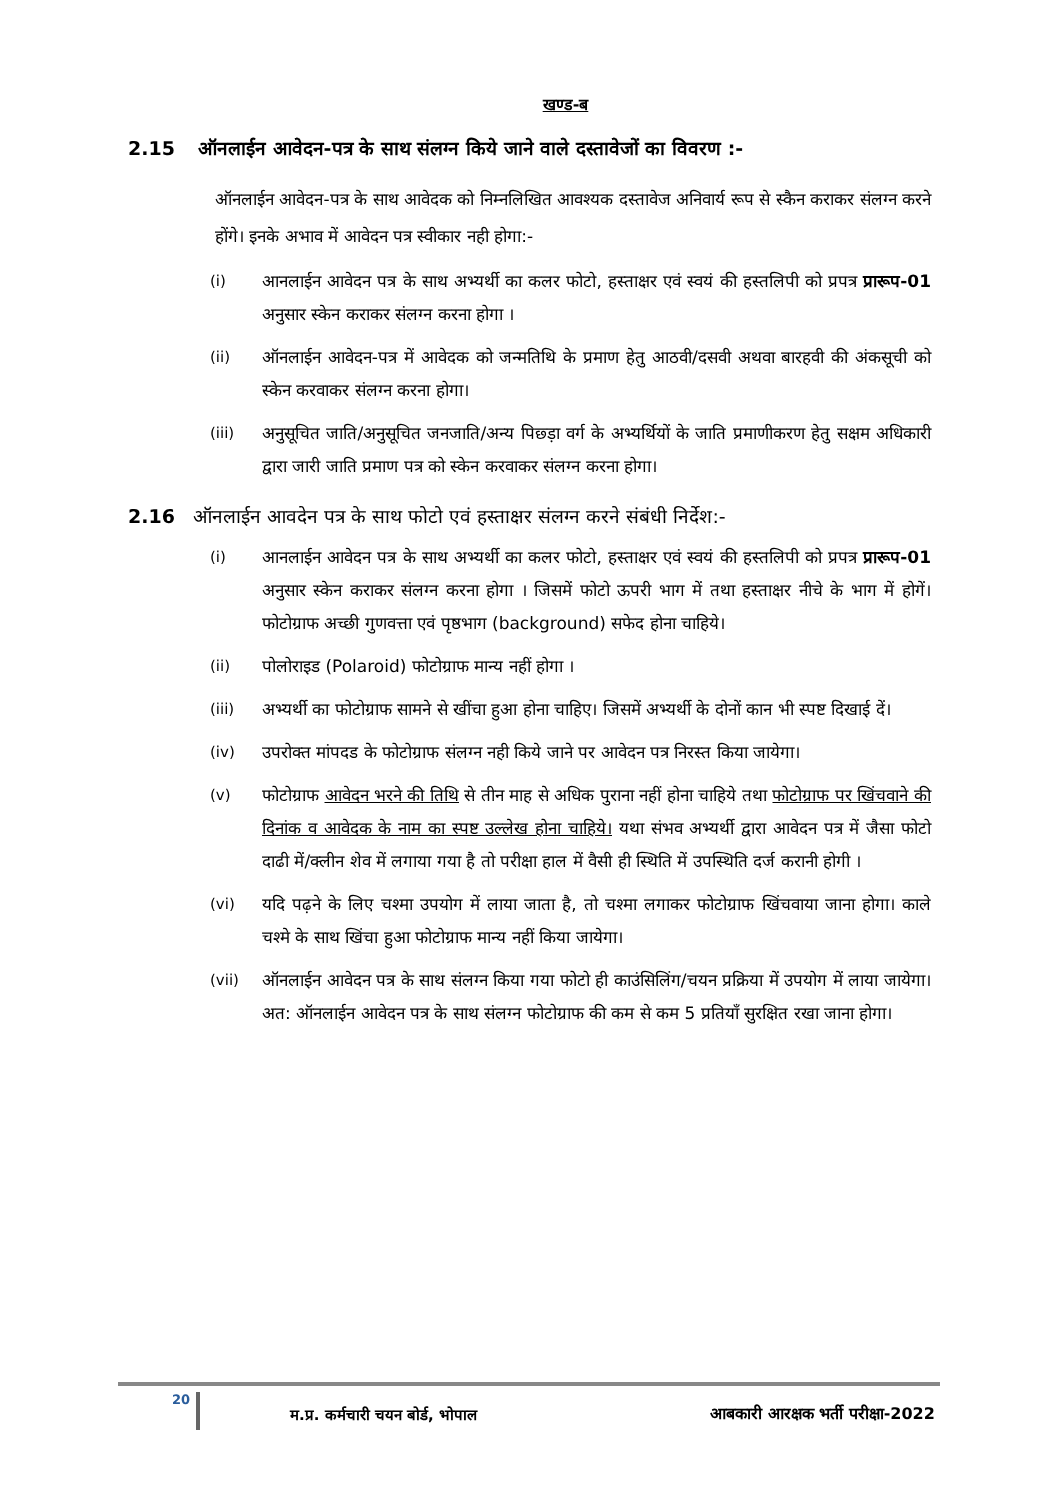खण्ड-ब
2.15 ऑनलाईन आवेदन-पत्र के साथ संलग्न किये जाने वाले दस्तावेजों का विवरण :-
ऑनलाईन आवेदन-पत्र के साथ आवेदक को निम्नलिखित आवश्यक दस्तावेज अनिवार्य रूप से स्कैन कराकर संलग्न करने होंगे। इनके अभाव में आवेदन पत्र स्वीकार नही होगा:-
(i) आनलाईन आवेदन पत्र के साथ अभ्यर्थी का कलर फोटो, हस्ताक्षर एवं स्वयं की हस्तलिपी को प्रपत्र प्रारूप-01 अनुसार स्केन कराकर संलग्न करना होगा ।
(ii) ऑनलाईन आवेदन-पत्र में आवेदक को जन्मतिथि के प्रमाण हेतु आठवी/दसवी अथवा बारहवी की अंकसूची को स्केन करवाकर संलग्न करना होगा।
(iii) अनुसूचित जाति/अनुसूचित जनजाति/अन्य पिछ्ड़ा वर्ग के अभ्यर्थियों के जाति प्रमाणीकरण हेतु सक्षम अधिकारी द्वारा जारी जाति प्रमाण पत्र को स्केन करवाकर संलग्न करना होगा।
2.16 ऑनलाईन आवदेन पत्र के साथ फोटो एवं हस्ताक्षर संलग्न करने संबंधी निर्देश:-
(i) आनलाईन आवेदन पत्र के साथ अभ्यर्थी का कलर फोटो, हस्ताक्षर एवं स्वयं की हस्तलिपी को प्रपत्र प्रारूप-01 अनुसार स्केन कराकर संलग्न करना होगा । जिसमें फोटो ऊपरी भाग में तथा हस्ताक्षर नीचे के भाग में होगें। फोटोग्राफ अच्छी गुणवत्ता एवं पृष्ठभाग (background) सफेद होना चाहिये।
(ii) पोलोराइड (Polaroid) फोटोग्राफ मान्य नहीं होगा ।
(iii) अभ्यर्थी का फोटोग्राफ सामने से खींचा हुआ होना चाहिए। जिसमें अभ्यर्थी के दोनों कान भी स्पष्ट दिखाई दें।
(iv) उपरोक्त मांपदड के फोटोग्राफ संलग्न नही किये जाने पर आवेदन पत्र निरस्त किया जायेगा।
(v) फोटोग्राफ आवेदन भरने की तिथि से तीन माह से अधिक पुराना नहीं होना चाहिये तथा फोटोग्राफ पर खिंचवाने की दिनांक व आवेदक के नाम का स्पष्ट उल्लेख होना चाहिये। यथा संभव अभ्यर्थी द्वारा आवेदन पत्र में जैसा फोटो दाढी में/क्लीन शेव में लगाया गया है तो परीक्षा हाल में वैसी ही स्थिति में उपस्थिति दर्ज करानी होगी ।
(vi) यदि पढ़ने के लिए चश्मा उपयोग में लाया जाता है, तो चश्मा लगाकर फोटोग्राफ खिंचवाया जाना होगा। काले चश्मे के साथ खिंचा हुआ फोटोग्राफ मान्य नहीं किया जायेगा।
(vii) ऑनलाईन आवेदन पत्र के साथ संलग्न किया गया फोटो ही काउंसिलिंग/चयन प्रक्रिया में उपयोग में लाया जायेगा। अत: ऑनलाईन आवेदन पत्र के साथ संलग्न फोटोग्राफ की कम से कम 5 प्रतियाँ सुरक्षित रखा जाना होगा।
20
म.प्र. कर्मचारी चयन बोर्ड, भोपाल आबकारी आरक्षक भर्ती परीक्षा-2022